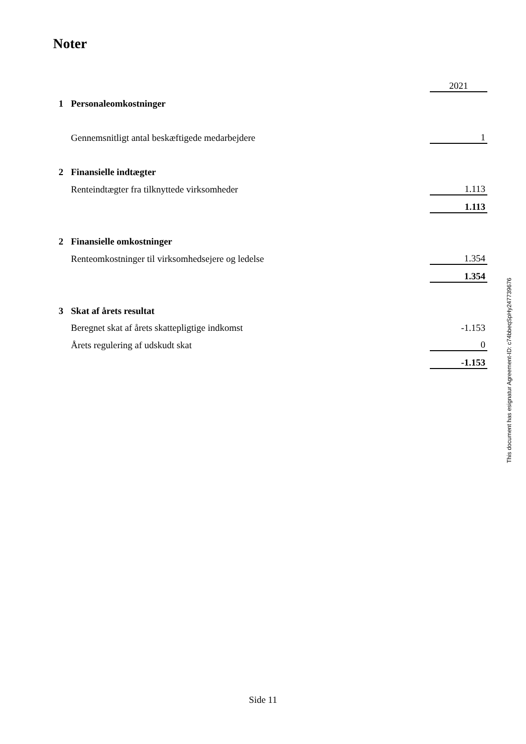Noter
| | | 2021 |
| 1 | Personaleomkostninger | |
| | Gennemsnitligt antal beskæftigede medarbejdere | 1 |
| 2 | Finansielle indtægter | |
| | Renteindtægter fra tilknyttede virksomheder | 1.113 |
| | | 1.113 |
| 2 | Finansielle omkostninger | |
| | Renteomkostninger til virksomhedsejere og ledelse | 1.354 |
| | | 1.354 |
| 3 | Skat af årets resultat | |
| | Beregnet skat af årets skattepligtige indkomst | -1.153 |
| | Årets regulering af udskudt skat | 0 |
| | | -1.153 |
This document has esignatur Agreement-ID: c74bbeqSpHy247739676
Side 11